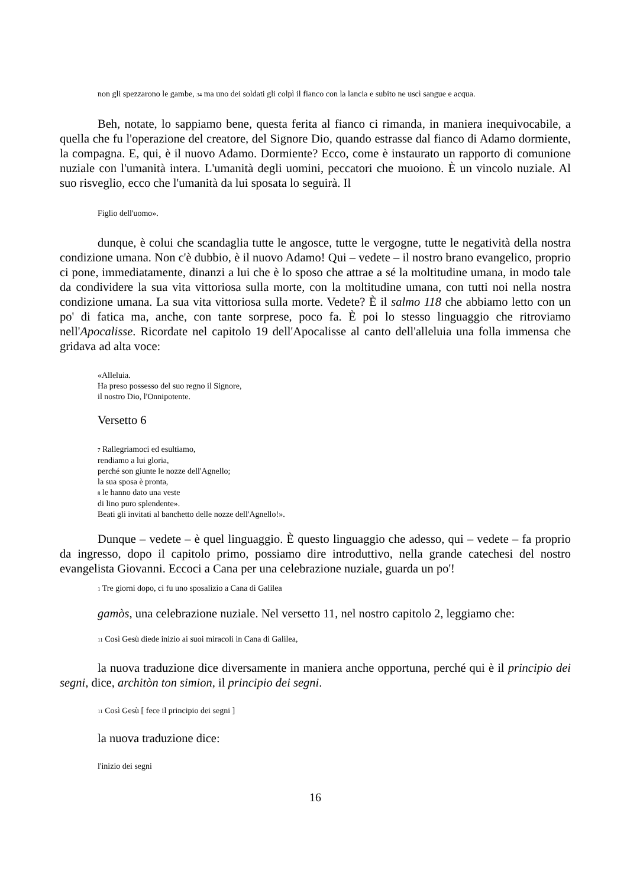non gli spezzarono le gambe, <sup>34</sup> ma uno dei soldati gli colpì il fianco con la lancia e subito ne uscì sangue e acqua.
Beh, notate, lo sappiamo bene, questa ferita al fianco ci rimanda, in maniera inequivocabile, a quella che fu l'operazione del creatore, del Signore Dio, quando estrasse dal fianco di Adamo dormiente, la compagna. E, qui, è il nuovo Adamo. Dormiente? Ecco, come è instaurato un rapporto di comunione nuziale con l'umanità intera. L'umanità degli uomini, peccatori che muoiono. È un vincolo nuziale. Al suo risveglio, ecco che l'umanità da lui sposata lo seguirà. Il
Figlio dell'uomo».
dunque, è colui che scandaglia tutte le angosce, tutte le vergogne, tutte le negatività della nostra condizione umana. Non c'è dubbio, è il nuovo Adamo! Qui – vedete – il nostro brano evangelico, proprio ci pone, immediatamente, dinanzi a lui che è lo sposo che attrae a sé la moltitudine umana, in modo tale da condividere la sua vita vittoriosa sulla morte, con la moltitudine umana, con tutti noi nella nostra condizione umana. La sua vita vittoriosa sulla morte. Vedete? È il salmo 118 che abbiamo letto con un po' di fatica ma, anche, con tante sorprese, poco fa. È poi lo stesso linguaggio che ritroviamo nell'Apocalisse. Ricordate nel capitolo 19 dell'Apocalisse al canto dell'alleluia una folla immensa che gridava ad alta voce:
«Alleluia.
Ha preso possesso del suo regno il Signore,
il nostro Dio, l'Onnipotente.
Versetto 6
<sup>7</sup> Rallegriamoci ed esultiamo,
rendiamo a lui gloria,
perché son giunte le nozze dell'Agnello;
la sua sposa è pronta,
<sup>8</sup> le hanno dato una veste
di lino puro splendente».
Beati gli invitati al banchetto delle nozze dell'Agnello!».
Dunque – vedete – è quel linguaggio. È questo linguaggio che adesso, qui – vedete – fa proprio da ingresso, dopo il capitolo primo, possiamo dire introduttivo, nella grande catechesi del nostro evangelista Giovanni. Eccoci a Cana per una celebrazione nuziale, guarda un po'!
<sup>1</sup> Tre giorni dopo, ci fu uno sposalizio a Cana di Galilea
gamòs, una celebrazione nuziale. Nel versetto 11, nel nostro capitolo 2, leggiamo che:
<sup>11</sup> Così Gesù diede inizio ai suoi miracoli in Cana di Galilea,
la nuova traduzione dice diversamente in maniera anche opportuna, perché qui è il principio dei segni, dice, architòn ton simion, il principio dei segni.
<sup>11</sup> Così Gesù [ fece il principio dei segni ]
la nuova traduzione dice:
l'inizio dei segni
16